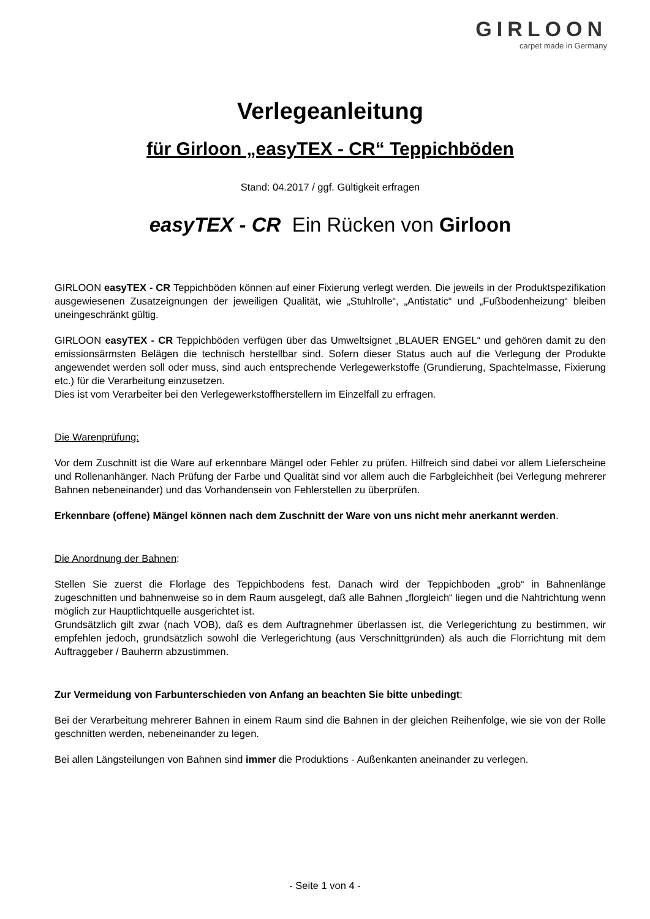GIRLOON
carpet made in Germany
Verlegeanleitung
für Girloon „easyTEX - CR“ Teppichböden
Stand: 04.2017 / ggf. Gültigkeit erfragen
easyTEX - CR Ein Rücken von Girloon
GIRLOON easyTEX - CR Teppichböden können auf einer Fixierung verlegt werden. Die jeweils in der Produktspezifikation ausgewiesenen Zusatzeignungen der jeweiligen Qualität, wie „Stuhlrolle“, „Antistatic“ und „Fußbodenheizung“ bleiben uneingeschränkt gültig.
GIRLOON easyTEX - CR Teppichböden verfügen über das Umweltsignet „BLAUER ENGEL“ und gehören damit zu den emissionsärmsten Belägen die technisch herstellbar sind. Sofern dieser Status auch auf die Verlegung der Produkte angewendet werden soll oder muss, sind auch entsprechende Verlegewerkstoffe (Grundierung, Spachtelmasse, Fixierung etc.) für die Verarbeitung einzusetzen.
Dies ist vom Verarbeiter bei den Verlegewerkstoffherstellern im Einzelfall zu erfragen.
Die Warenprüfung:
Vor dem Zuschnitt ist die Ware auf erkennbare Mängel oder Fehler zu prüfen. Hilfreich sind dabei vor allem Lieferscheine und Rollenanhänger. Nach Prüfung der Farbe und Qualität sind vor allem auch die Farbgleichheit (bei Verlegung mehrerer Bahnen nebeneinander) und das Vorhandensein von Fehlerstellen zu überprüfen.
Erkennbare (offene) Mängel können nach dem Zuschnitt der Ware von uns nicht mehr anerkannt werden.
Die Anordnung der Bahnen:
Stellen Sie zuerst die Florlage des Teppichbodens fest. Danach wird der Teppichboden „grob“ in Bahnenlänge zugeschnitten und bahnenweise so in dem Raum ausgelegt, daß alle Bahnen „florgleich“ liegen und die Nahtrichtung wenn möglich zur Hauptlichtquelle ausgerichtet ist.
Grundsätzlich gilt zwar (nach VOB), daß es dem Auftragnehmer überlassen ist, die Verlegerichtung zu bestimmen, wir empfehlen jedoch, grundsätzlich sowohl die Verlegerichtung (aus Verschnittgründen) als auch die Florrichtung mit dem Auftraggeber / Bauherrn abzustimmen.
Zur Vermeidung von Farbunterschieden von Anfang an beachten Sie bitte unbedingt:
Bei der Verarbeitung mehrerer Bahnen in einem Raum sind die Bahnen in der gleichen Reihenfolge, wie sie von der Rolle geschnitten werden, nebeneinander zu legen.
Bei allen Längsteilungen von Bahnen sind immer die Produktions - Außenkanten aneinander zu verlegen.
- Seite 1 von 4 -